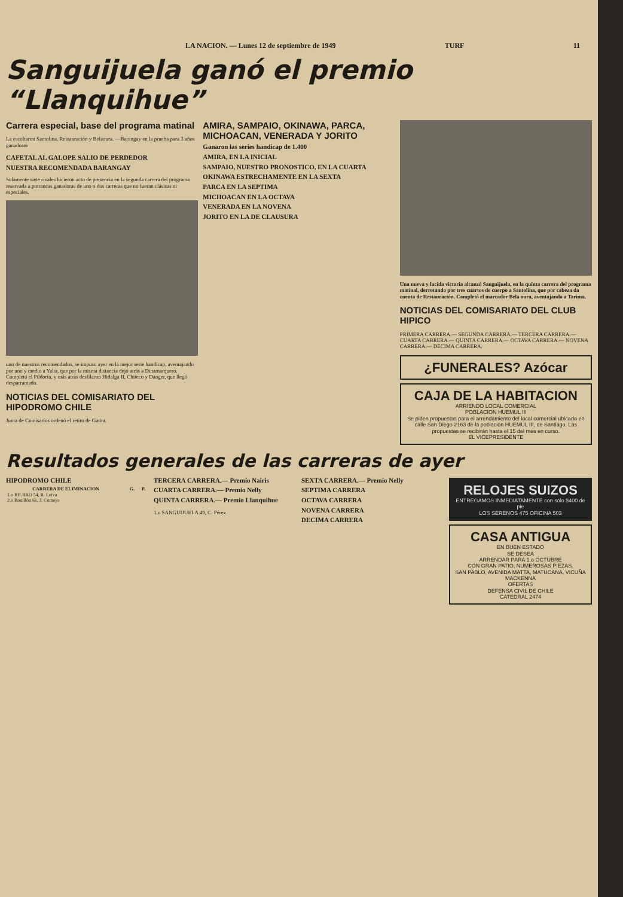LA NACION. — Lunes 12 de septiembre de 1949 TURF 11
Sanguijuela ganó el premio “Llanquihue”
Carrera especial, base del programa matinal
La escoltaron Santolina, Restauración y Belaoura. —Barangay en la prueba para 3 años ganadoras
CAFETAL AL GALOPE SALIO DE PERDEDOR
NUESTRA RECOMENDADA BARANGAY
Solamente siete rivales hicieron acto de presencia en la segunda carrera del programa reservada a potrancas ganadoras de uno o dos carreras que no fueran clásicas ni especiales.
uno de nuestros recomendados, se impuso ayer en la mejor serie handicap, aventajando por uno y medio a Yalta, que por la misma distancia dejó atrás a Dinamarquero. Completó el Pildorín, y más atrás desfilaron Hidalga II, Chiteco y Danger, que llegó desparramado.
NOTICIAS DEL COMISARIATO DEL HIPODROMO CHILE
Junta de Comisarios ordenó el retiro de Gatita.
AMIRA, SAMPAIO, OKINAWA, PARCA, MICHOACAN, VENERADA Y JORITO
Ganaron las series handicap de 1.400
AMIRA, EN LA INICIAL
SAMPAIO, NUESTRO PRONOSTICO, EN LA CUARTA
OKINAWA ESTRECHAMENTE EN LA SEXTA
PARCA EN LA SEPTIMA
MICHOACAN EN LA OCTAVA
VENERADA EN LA NOVENA
JORITO EN LA DE CLAUSURA
Una nueva y lucida victoria alcanzó Sanguijuela, en la quinta carrera del programa matinal, derrotando por tres cuartos de cuerpo a Santolina, que por cabeza da cuenta de Restauración. Completó el marcador Bela oura, aventajando a Tarima.
NOTICIAS DEL COMISARIATO DEL CLUB HIPICO
PRIMERA CARRERA.— SEGUNDA CARRERA.— TERCERA CARRERA.— CUARTA CARRERA.— QUINTA CARRERA.— OCTAVA CARRERA.— NOVENA CARRERA.— DECIMA CARRERA.
¿FUNERALES? Azócar
CAJA DE LA HABITACION
ARRIENDO LOCAL COMERCIAL
POBLACION HUEMUL III
Se piden propuestas para el arrendamiento del local comercial ubicado en calle San Diego 2163 de la población HUEMUL III, de Santiago. Las propuestas se recibirán hasta el 15 del mes en curso.
EL VICEPRESIDENTE
Resultados generales de las carreras de ayer
HIPODROMO CHILE
| CARRERA DE ELIMINACION | G. | P. |
| --- | --- | --- |
| 1.o BILBAO 54, R. Leiva | | |
| 2.o Bouillón 61, J. Cornejo | | |
TERCERA CARRERA.— Premio Nairis
CUARTA CARRERA.— Premio Nelly
QUINTA CARRERA.— Premio Llanquihue
1.o SANGUIJUELA 49, C. Pérez
SEXTA CARRERA.— Premio Nelly
SEPTIMA CARRERA
OCTAVA CARRERA
NOVENA CARRERA
DECIMA CARRERA
RELOJES SUIZOS
ENTREGAMOS INMEDIATAMENTE con solo $400 de pie
LOS SERENOS 475 OFICINA 503
CASA ANTIGUA
EN BUEN ESTADO
SE DESEA
ARRENDAR PARA 1.o OCTUBRE
CON GRAN PATIO, NUMEROSAS PIEZAS.
SAN PABLO, AVENIDA MATTA, MATUCANA, VICUÑA MACKENNA
OFERTAS
DEFENSA CIVIL DE CHILE
CATEDRAL 2474